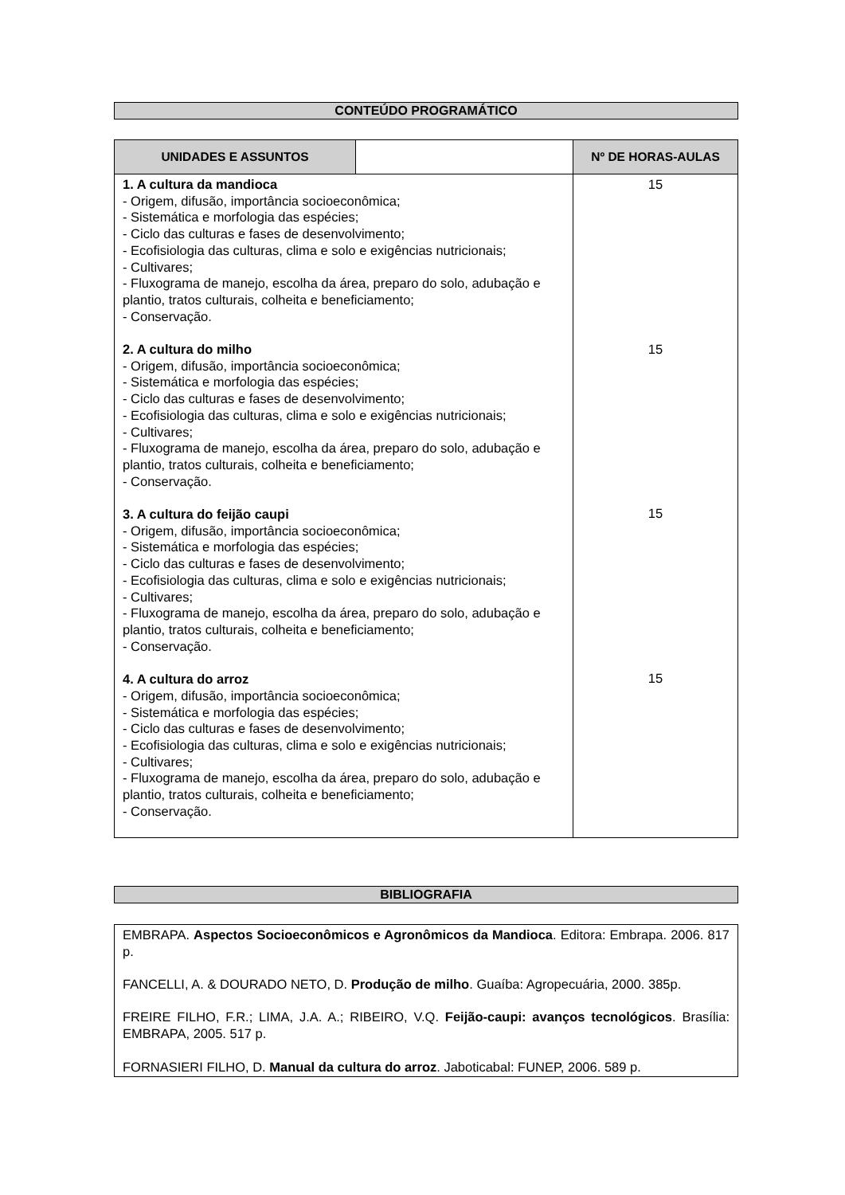CONTEÚDO PROGRAMÁTICO
| UNIDADES E ASSUNTOS | | Nº DE HORAS-AULAS |
| --- | --- | --- |
| 1. A cultura da mandioca - Origem, difusão, importância socioeconômica; - Sistemática e morfologia das espécies; - Ciclo das culturas e fases de desenvolvimento; - Ecofisiologia das culturas, clima e solo e exigências nutricionais; - Cultivares; - Fluxograma de manejo, escolha da área, preparo do solo, adubação e plantio, tratos culturais, colheita e beneficiamento; - Conservação. 2. A cultura do milho - Origem, difusão, importância socioeconômica; - Sistemática e morfologia das espécies; - Ciclo das culturas e fases de desenvolvimento; - Ecofisiologia das culturas, clima e solo e exigências nutricionais; - Cultivares; - Fluxograma de manejo, escolha da área, preparo do solo, adubação e plantio, tratos culturais, colheita e beneficiamento; - Conservação. 3. A cultura do feijão caupi - Origem, difusão, importância socioeconômica; - Sistemática e morfologia das espécies; - Ciclo das culturas e fases de desenvolvimento; - Ecofisiologia das culturas, clima e solo e exigências nutricionais; - Cultivares; - Fluxograma de manejo, escolha da área, preparo do solo, adubação e plantio, tratos culturais, colheita e beneficiamento; - Conservação. 4. A cultura do arroz - Origem, difusão, importância socioeconômica; - Sistemática e morfologia das espécies; - Ciclo das culturas e fases de desenvolvimento; - Ecofisiologia das culturas, clima e solo e exigências nutricionais; - Cultivares; - Fluxograma de manejo, escolha da área, preparo do solo, adubação e plantio, tratos culturais, colheita e beneficiamento; - Conservação. | | 15 15 15 15 |
BIBLIOGRAFIA
EMBRAPA. Aspectos Socioeconômicos e Agronômicos da Mandioca. Editora: Embrapa. 2006. 817 p.
FANCELLI, A. & DOURADO NETO, D. Produção de milho. Guaíba: Agropecuária, 2000. 385p.
FREIRE FILHO, F.R.; LIMA, J.A. A.; RIBEIRO, V.Q. Feijão-caupi: avanços tecnológicos. Brasília: EMBRAPA, 2005. 517 p.
FORNASIERI FILHO, D. Manual da cultura do arroz. Jaboticabal: FUNEP, 2006. 589 p.